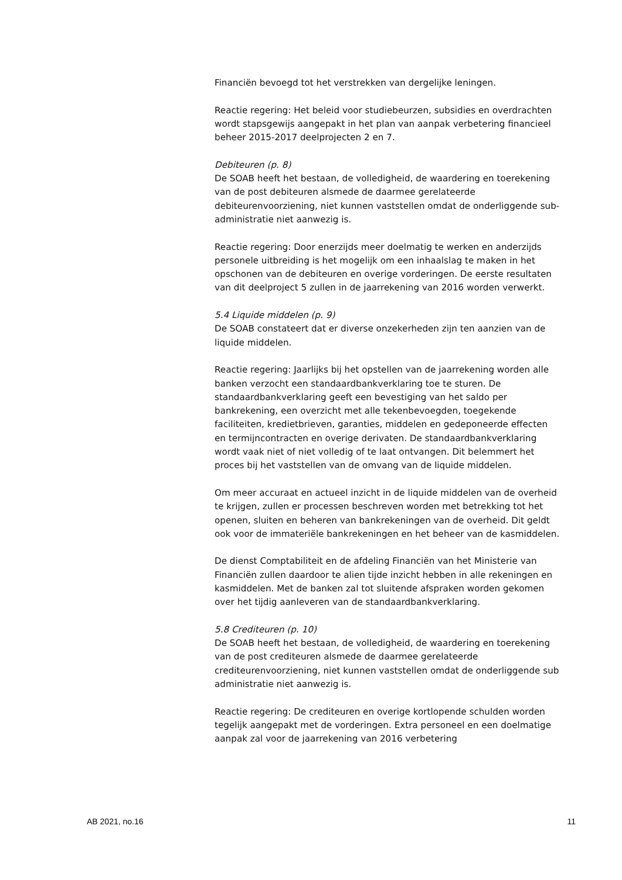Financiën bevoegd tot het verstrekken van dergelijke leningen.
Reactie regering: Het beleid voor studiebeurzen, subsidies en overdrachten wordt stapsgewijs aangepakt in het plan van aanpak verbetering financieel beheer 2015-2017 deelprojecten 2 en 7.
Debiteuren (p. 8)
De SOAB heeft het bestaan, de volledigheid, de waardering en toerekening van de post debiteuren alsmede de daarmee gerelateerde debiteurenvoorziening, niet kunnen vaststellen omdat de onderliggende sub-administratie niet aanwezig is.
Reactie regering: Door enerzijds meer doelmatig te werken en anderzijds personele uitbreiding is het mogelijk om een inhaalslag te maken in het opschonen van de debiteuren en overige vorderingen. De eerste resultaten van dit deelproject 5 zullen in de jaarrekening van 2016 worden verwerkt.
5.4 Liquide middelen (p. 9)
De SOAB constateert dat er diverse onzekerheden zijn ten aanzien van de liquide middelen.
Reactie regering: Jaarlijks bij het opstellen van de jaarrekening worden alle banken verzocht een standaardbankverklaring toe te sturen. De standaardbankverklaring geeft een bevestiging van het saldo per bankrekening, een overzicht met alle tekenbevoegden, toegekende faciliteiten, kredietbrieven, garanties, middelen en gedeponeerde effecten en termijncontracten en overige derivaten. De standaardbankverklaring wordt vaak niet of niet volledig of te laat ontvangen. Dit belemmert het proces bij het vaststellen van de omvang van de liquide middelen.
Om meer accuraat en actueel inzicht in de liquide middelen van de overheid te krijgen, zullen er processen beschreven worden met betrekking tot het openen, sluiten en beheren van bankrekeningen van de overheid. Dit geldt ook voor de immateriële bankrekeningen en het beheer van de kasmiddelen.
De dienst Comptabiliteit en de afdeling Financiën van het Ministerie van Financiën zullen daardoor te alien tijde inzicht hebben in alle rekeningen en kasmiddelen. Met de banken zal tot sluitende afspraken worden gekomen over het tijdig aanleveren van de standaardbankverklaring.
5.8 Crediteuren (p. 10)
De SOAB heeft het bestaan, de volledigheid, de waardering en toerekening van de post crediteuren alsmede de daarmee gerelateerde crediteurenvoorziening, niet kunnen vaststellen omdat de onderliggende sub administratie niet aanwezig is.
Reactie regering: De crediteuren en overige kortlopende schulden worden tegelijk aangepakt met de vorderingen. Extra personeel en een doelmatige aanpak zal voor de jaarrekening van 2016 verbetering
AB 2021, no.16 11